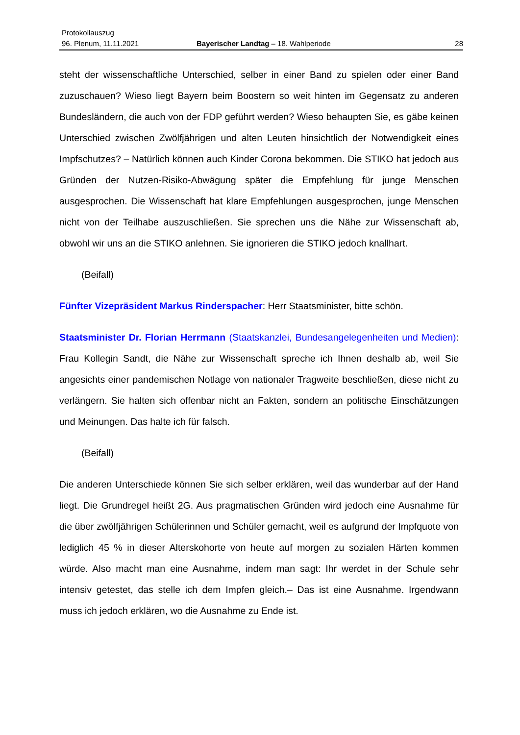Protokollauszug
96. Plenum, 11.11.2021
Bayerischer Landtag – 18. Wahlperiode
28
steht der wissenschaftliche Unterschied, selber in einer Band zu spielen oder einer Band zuzuschauen? Wieso liegt Bayern beim Boostern so weit hinten im Gegensatz zu anderen Bundesländern, die auch von der FDP geführt werden? Wieso behaupten Sie, es gäbe keinen Unterschied zwischen Zwölfjährigen und alten Leuten hinsichtlich der Notwendigkeit eines Impfschutzes? – Natürlich können auch Kinder Corona bekommen. Die STIKO hat jedoch aus Gründen der Nutzen-Risiko-Abwägung später die Empfehlung für junge Menschen ausgesprochen. Die Wissenschaft hat klare Empfehlungen ausgesprochen, junge Menschen nicht von der Teilhabe auszuschließen. Sie sprechen uns die Nähe zur Wissenschaft ab, obwohl wir uns an die STIKO anlehnen. Sie ignorieren die STIKO jedoch knallhart.
(Beifall)
Fünfter Vizepräsident Markus Rinderspacher: Herr Staatsminister, bitte schön.
Staatsminister Dr. Florian Herrmann (Staatskanzlei, Bundesangelegenheiten und Medien): Frau Kollegin Sandt, die Nähe zur Wissenschaft spreche ich Ihnen deshalb ab, weil Sie angesichts einer pandemischen Notlage von nationaler Tragweite beschließen, diese nicht zu verlängern. Sie halten sich offenbar nicht an Fakten, sondern an politische Einschätzungen und Meinungen. Das halte ich für falsch.
(Beifall)
Die anderen Unterschiede können Sie sich selber erklären, weil das wunderbar auf der Hand liegt. Die Grundregel heißt 2G. Aus pragmatischen Gründen wird jedoch eine Ausnahme für die über zwölfjährigen Schülerinnen und Schüler gemacht, weil es aufgrund der Impfquote von lediglich 45 % in dieser Alterskohorte von heute auf morgen zu sozialen Härten kommen würde. Also macht man eine Ausnahme, indem man sagt: Ihr werdet in der Schule sehr intensiv getestet, das stelle ich dem Impfen gleich.– Das ist eine Ausnahme. Irgendwann muss ich jedoch erklären, wo die Ausnahme zu Ende ist.